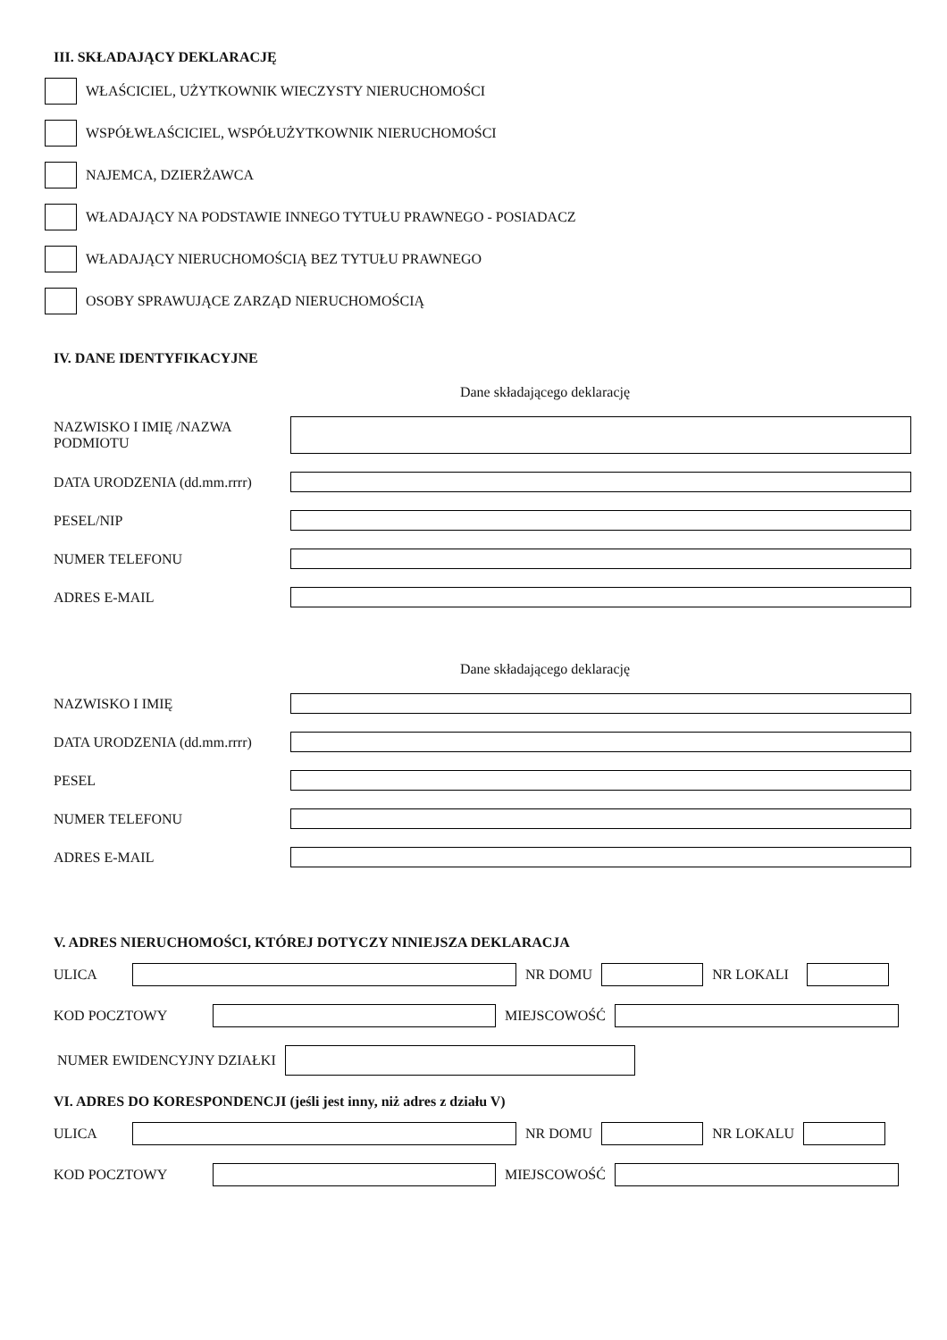III. SKŁADAJĄCY DEKLARACJĘ
WŁAŚCICIEL, UŻYTKOWNIK WIECZYSTY NIERUCHOMOŚCI
WSPÓŁWŁAŚCICIEL, WSPÓŁUŻYTKOWNIK NIERUCHOMOŚCI
NAJEMCA, DZIERŻAWCA
WŁADAJĄCY NA PODSTAWIE INNEGO TYTUŁU PRAWNEGO - POSIADACZ
WŁADAJĄCY NIERUCHOMOŚCIĄ BEZ TYTUŁU PRAWNEGO
OSOBY SPRAWUJĄCE ZARZĄD NIERUCHOMOŚCIĄ
IV. DANE IDENTYFIKACYJNE
Dane składającego deklarację
NAZWISKO I IMIĘ /NAZWA PODMIOTU
DATA URODZENIA (dd.mm.rrrr)
PESEL/NIP
NUMER TELEFONU
ADRES E-MAIL
Dane składającego deklarację
NAZWISKO I IMIĘ
DATA URODZENIA (dd.mm.rrrr)
PESEL
NUMER TELEFONU
ADRES E-MAIL
V. ADRES NIERUCHOMOŚCI, KTÓREJ DOTYCZY NINIEJSZA DEKLARACJA
ULICA NR DOMU NR LOKALI
KOD POCZTOWY MIEJSCOWOŚĆ
NUMER EWIDENCYJNY DZIAŁKI
VI. ADRES DO KORESPONDENCJI (jeśli jest inny, niż adres z działu V)
ULICA NR DOMU NR LOKALU
KOD POCZTOWY MIEJSCOWOŚĆ